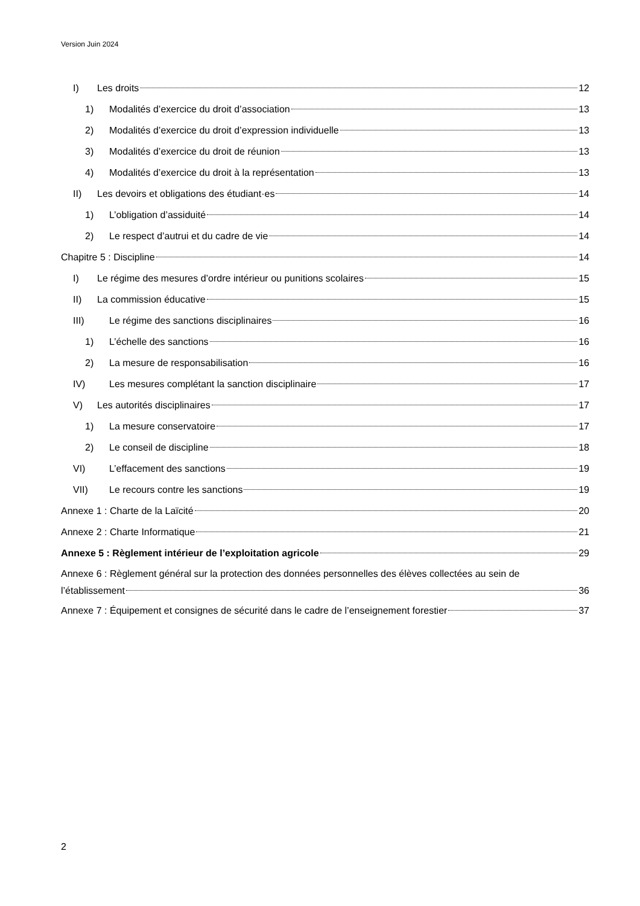Version Juin 2024
I) Les droits 12
1) Modalités d’exercice du droit d’association 13
2) Modalités d’exercice du droit d’expression individuelle 13
3) Modalités d’exercice du droit de réunion 13
4) Modalités d’exercice du droit à la représentation 13
II) Les devoirs et obligations des étudiant·es 14
1) L’obligation d’assiduité 14
2) Le respect d’autrui et du cadre de vie 14
Chapitre 5 : Discipline 14
I) Le régime des mesures d’ordre intérieur ou punitions scolaires 15
II) La commission éducative 15
III) Le régime des sanctions disciplinaires 16
1) L’échelle des sanctions 16
2) La mesure de responsabilisation 16
IV) Les mesures complétant la sanction disciplinaire 17
V) Les autorités disciplinaires 17
1) La mesure conservatoire 17
2) Le conseil de discipline 18
VI) L’effacement des sanctions 19
VII) Le recours contre les sanctions 19
Annexe 1 : Charte de la Laïcité 20
Annexe 2 : Charte Informatique 21
Annexe 5 : Règlement intérieur de l’exploitation agricole 29
Annexe 6 : Règlement général sur la protection des données personnelles des élèves collectées au sein de
l’établissement 36
Annexe 7 : Équipement et consignes de sécurité dans le cadre de l’enseignement forestier 37
2